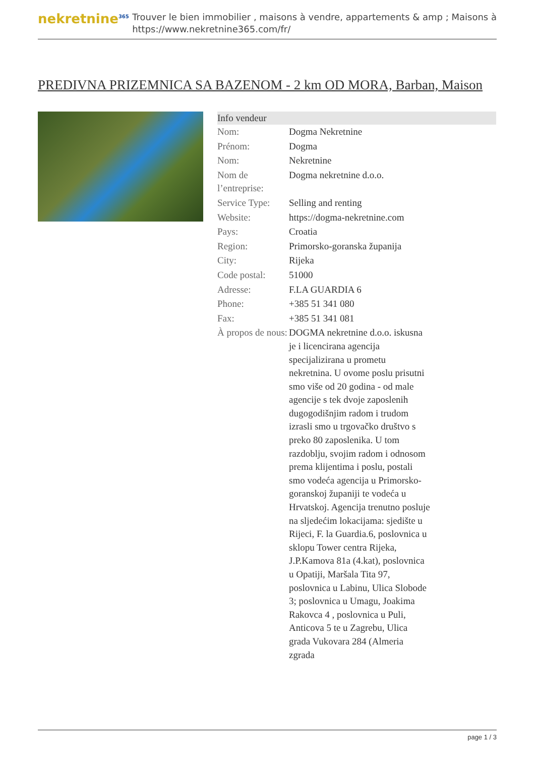nekretnine<sup>365</sup>
Trouver le bien immobilier , maisons à vendre, appartements & amp ; Maisons à
https://www.nekretnine365.com/fr/
PREDIVNA PRIZEMNICA SA BAZENOM - 2 km OD MORA, Barban, Maison
| Info vendeur | |
| --- | --- |
| Nom: | Dogma Nekretnine |
| Prénom: | Dogma |
| Nom: | Nekretnine |
| Nom de l’entreprise: | Dogma nekretnine d.o.o. |
| Service Type: | Selling and renting |
| Website: | https://dogma-nekretnine.com |
| Pays: | Croatia |
| Region: | Primorsko-goranska županija |
| City: | Rijeka |
| Code postal: | 51000 |
| Adresse: | F.LA GUARDIA 6 |
| Phone: | +385 51 341 080 |
| Fax: | +385 51 341 081 |
| À propos de nous: | DOGMA nekretnine d.o.o. iskusna je i licencirana agencija specijalizirana u prometu nekretnina. U ovome poslu prisutni smo više od 20 godina - od male agencije s tek dvoje zaposlenih dugogodišnjim radom i trudom izrasli smo u trgovačko društvo s preko 80 zaposlenika. U tom razdoblju, svojim radom i odnosom prema klijentima i poslu, postali smo vodeća agencija u Primorsko-goranskoj županiji te vodeća u Hrvatskoj. Agencija trenutno posluje na sljedećim lokacijama: sjedište u Rijeci, F. la Guardia.6, poslovnica u sklopu Tower centra Rijeka, J.P.Kamova 81a (4.kat), poslovnica u Opatiji, Maršala Tita 97, poslovnica u Labinu, Ulica Slobode 3; poslovnica u Umagu, Joakima Rakovca 4 , poslovnica u Puli, Anticova 5 te u Zagrebu, Ulica grada Vukovara 284 (Almeria zgrada |
page 1 / 3